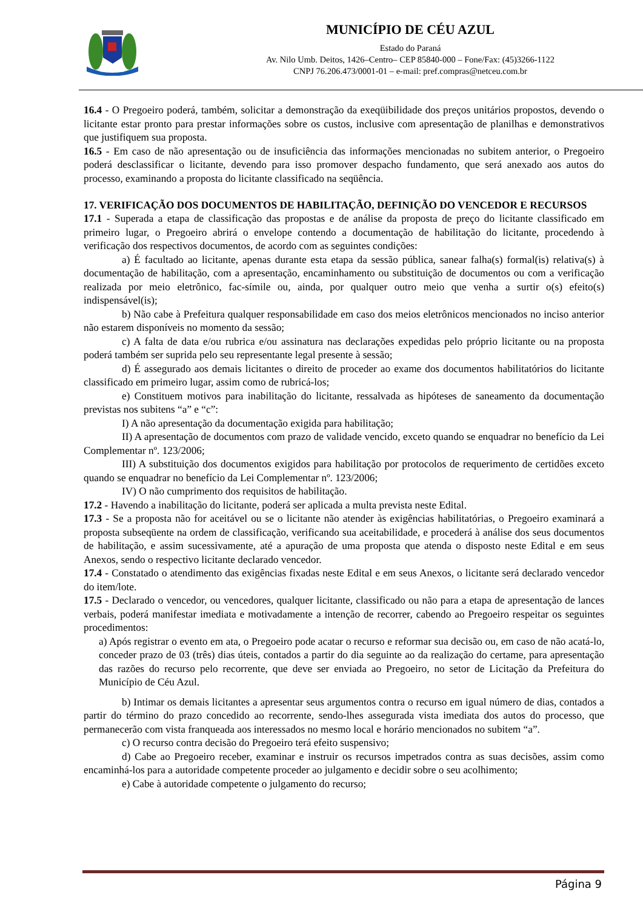CÉU AZUL
MUNICÍPIO DE CÉU AZUL
Estado do Paraná
Av. Nilo Umb. Deitos, 1426–Centro– CEP 85840-000 – Fone/Fax: (45)3266-1122
CNPJ 76.206.473/0001-01 – e-mail: pref.compras@netceu.com.br
16.4 - O Pregoeiro poderá, também, solicitar a demonstração da exeqüibilidade dos preços unitários propostos, devendo o licitante estar pronto para prestar informações sobre os custos, inclusive com apresentação de planilhas e demonstrativos que justifiquem sua proposta.
16.5 - Em caso de não apresentação ou de insuficiência das informações mencionadas no subitem anterior, o Pregoeiro poderá desclassificar o licitante, devendo para isso promover despacho fundamento, que será anexado aos autos do processo, examinando a proposta do licitante classificado na seqüência.
17. VERIFICAÇÃO DOS DOCUMENTOS DE HABILITAÇÃO, DEFINIÇÃO DO VENCEDOR E RECURSOS
17.1 - Superada a etapa de classificação das propostas e de análise da proposta de preço do licitante classificado em primeiro lugar, o Pregoeiro abrirá o envelope contendo a documentação de habilitação do licitante, procedendo à verificação dos respectivos documentos, de acordo com as seguintes condições:
a) É facultado ao licitante, apenas durante esta etapa da sessão pública, sanear falha(s) formal(is) relativa(s) à documentação de habilitação, com a apresentação, encaminhamento ou substituição de documentos ou com a verificação realizada por meio eletrônico, fac-símile ou, ainda, por qualquer outro meio que venha a surtir o(s) efeito(s) indispensável(is);
b) Não cabe à Prefeitura qualquer responsabilidade em caso dos meios eletrônicos mencionados no inciso anterior não estarem disponíveis no momento da sessão;
c) A falta de data e/ou rubrica e/ou assinatura nas declarações expedidas pelo próprio licitante ou na proposta poderá também ser suprida pelo seu representante legal presente à sessão;
d) É assegurado aos demais licitantes o direito de proceder ao exame dos documentos habilitatórios do licitante classificado em primeiro lugar, assim como de rubricá-los;
e) Constituem motivos para inabilitação do licitante, ressalvada as hipóteses de saneamento da documentação previstas nos subitens “a” e “c”:
I) A não apresentação da documentação exigida para habilitação;
II) A apresentação de documentos com prazo de validade vencido, exceto quando se enquadrar no benefício da Lei Complementar nº. 123/2006;
III) A substituição dos documentos exigidos para habilitação por protocolos de requerimento de certidões exceto quando se enquadrar no benefício da Lei Complementar nº. 123/2006;
IV) O não cumprimento dos requisitos de habilitação.
17.2 - Havendo a inabilitação do licitante, poderá ser aplicada a multa prevista neste Edital.
17.3 - Se a proposta não for aceitável ou se o licitante não atender às exigências habilitatórias, o Pregoeiro examinará a proposta subseqüente na ordem de classificação, verificando sua aceitabilidade, e procederá à análise dos seus documentos de habilitação, e assim sucessivamente, até a apuração de uma proposta que atenda o disposto neste Edital e em seus Anexos, sendo o respectivo licitante declarado vencedor.
17.4 - Constatado o atendimento das exigências fixadas neste Edital e em seus Anexos, o licitante será declarado vencedor do item/lote.
17.5 - Declarado o vencedor, ou vencedores, qualquer licitante, classificado ou não para a etapa de apresentação de lances verbais, poderá manifestar imediata e motivadamente a intenção de recorrer, cabendo ao Pregoeiro respeitar os seguintes procedimentos:
a) Após registrar o evento em ata, o Pregoeiro pode acatar o recurso e reformar sua decisão ou, em caso de não acatá-lo, conceder prazo de 03 (três) dias úteis, contados a partir do dia seguinte ao da realização do certame, para apresentação das razões do recurso pelo recorrente, que deve ser enviada ao Pregoeiro, no setor de Licitação da Prefeitura do Município de Céu Azul.
b) Intimar os demais licitantes a apresentar seus argumentos contra o recurso em igual número de dias, contados a partir do término do prazo concedido ao recorrente, sendo-lhes assegurada vista imediata dos autos do processo, que permanecerão com vista franqueada aos interessados no mesmo local e horário mencionados no subitem “a”.
c) O recurso contra decisão do Pregoeiro terá efeito suspensivo;
d) Cabe ao Pregoeiro receber, examinar e instruir os recursos impetrados contra as suas decisões, assim como encaminhá-los para a autoridade competente proceder ao julgamento e decidir sobre o seu acolhimento;
e) Cabe à autoridade competente o julgamento do recurso;
Página 9